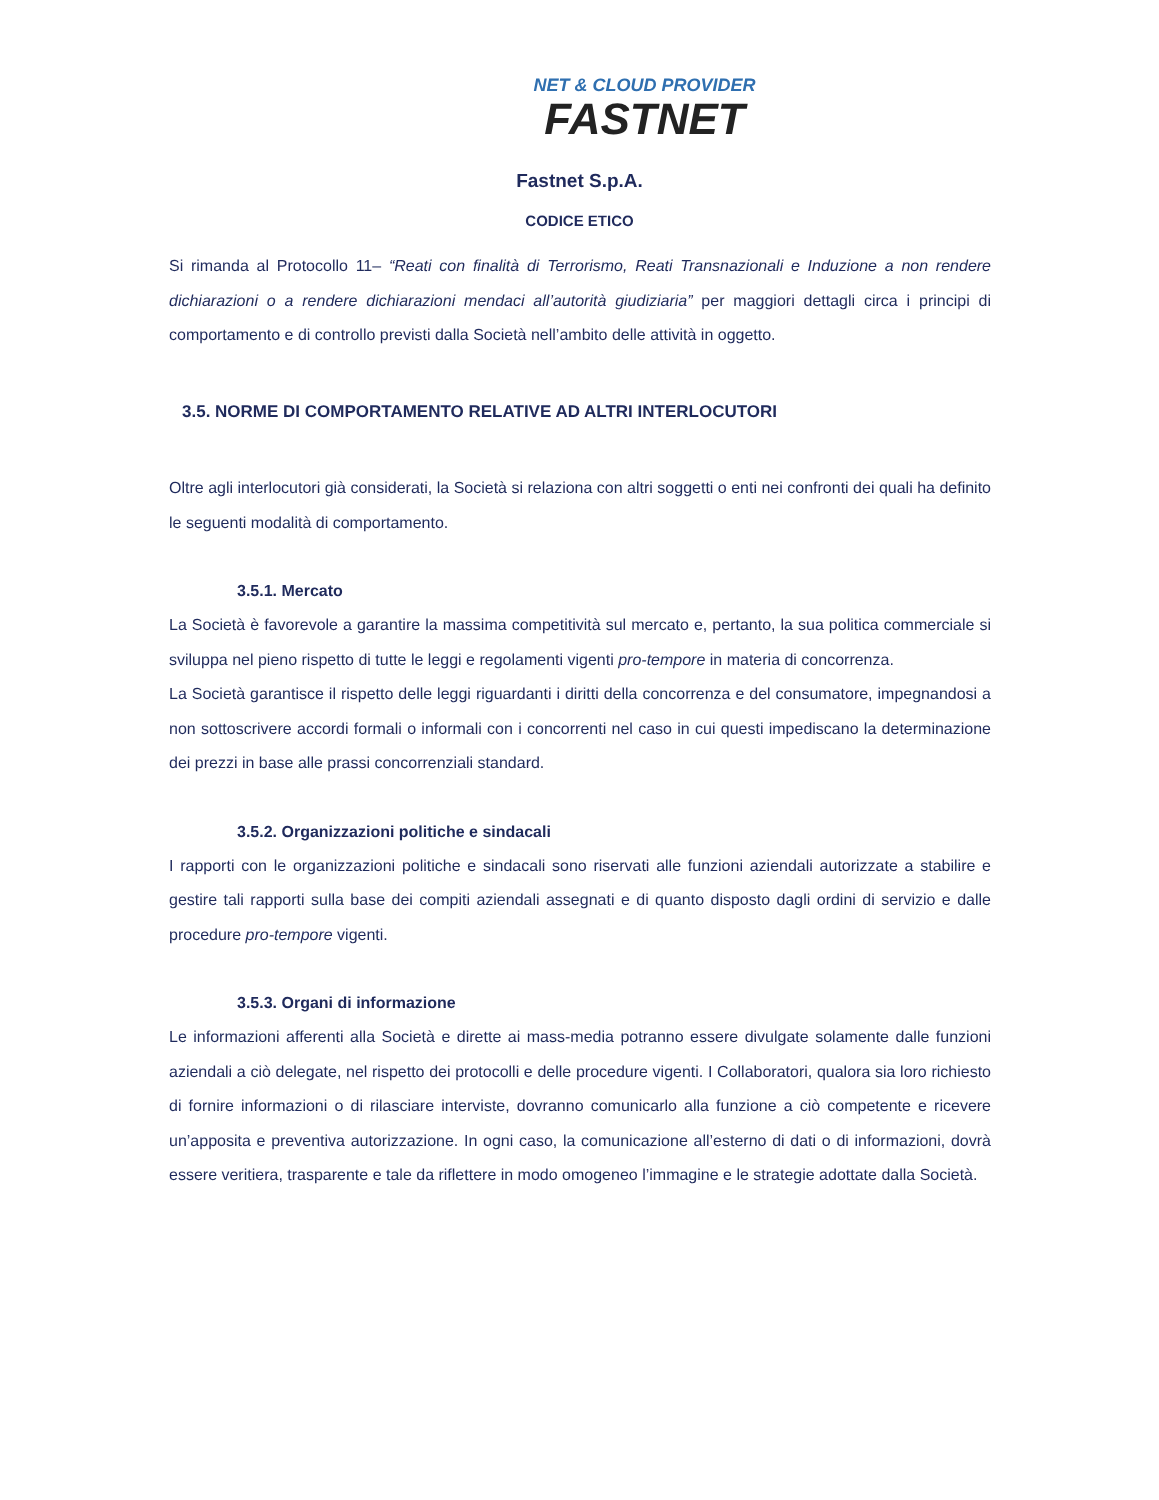NET & CLOUD PROVIDER
FASTNET
Fastnet S.p.A.
CODICE ETICO
Si rimanda al Protocollo 11– “Reati con finalità di Terrorismo, Reati Transnazionali e Induzione a non rendere dichiarazioni o a rendere dichiarazioni mendaci all’autorità giudiziaria” per maggiori dettagli circa i principi di comportamento e di controllo previsti dalla Società nell’ambito delle attività in oggetto.
3.5. NORME DI COMPORTAMENTO RELATIVE AD ALTRI INTERLOCUTORI
Oltre agli interlocutori già considerati, la Società si relaziona con altri soggetti o enti nei confronti dei quali ha definito le seguenti modalità di comportamento.
3.5.1. Mercato
La Società è favorevole a garantire la massima competitività sul mercato e, pertanto, la sua politica commerciale si sviluppa nel pieno rispetto di tutte le leggi e regolamenti vigenti pro-tempore in materia di concorrenza.
La Società garantisce il rispetto delle leggi riguardanti i diritti della concorrenza e del consumatore, impegnandosi a non sottoscrivere accordi formali o informali con i concorrenti nel caso in cui questi impediscano la determinazione dei prezzi in base alle prassi concorrenziali standard.
3.5.2. Organizzazioni politiche e sindacali
I rapporti con le organizzazioni politiche e sindacali sono riservati alle funzioni aziendali autorizzate a stabilire e gestire tali rapporti sulla base dei compiti aziendali assegnati e di quanto disposto dagli ordini di servizio e dalle procedure pro-tempore vigenti.
3.5.3. Organi di informazione
Le informazioni afferenti alla Società e dirette ai mass-media potranno essere divulgate solamente dalle funzioni aziendali a ciò delegate, nel rispetto dei protocolli e delle procedure vigenti. I Collaboratori, qualora sia loro richiesto di fornire informazioni o di rilasciare interviste, dovranno comunicarlo alla funzione a ciò competente e ricevere un’apposita e preventiva autorizzazione. In ogni caso, la comunicazione all’esterno di dati o di informazioni, dovrà essere veritiera, trasparente e tale da riflettere in modo omogeneo l’immagine e le strategie adottate dalla Società.